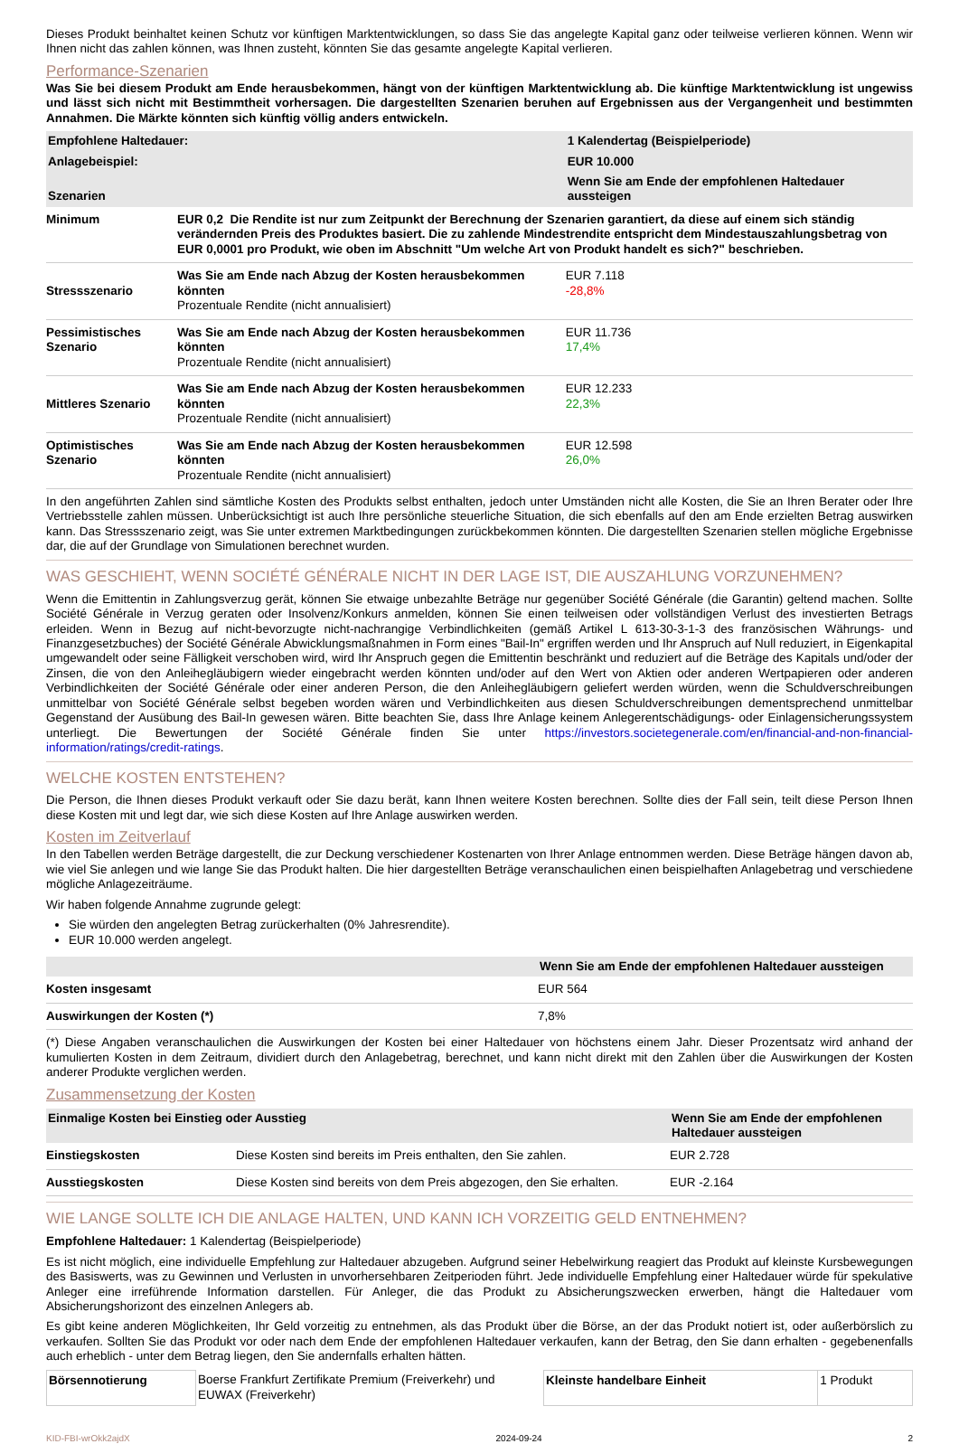Dieses Produkt beinhaltet keinen Schutz vor künftigen Marktentwicklungen, so dass Sie das angelegte Kapital ganz oder teilweise verlieren können. Wenn wir Ihnen nicht das zahlen können, was Ihnen zusteht, könnten Sie das gesamte angelegte Kapital verlieren.
Performance-Szenarien
Was Sie bei diesem Produkt am Ende herausbekommen, hängt von der künftigen Marktentwicklung ab. Die künftige Marktentwicklung ist ungewiss und lässt sich nicht mit Bestimmtheit vorhersagen. Die dargestellten Szenarien beruhen auf Ergebnissen aus der Vergangenheit und bestimmten Annahmen. Die Märkte könnten sich künftig völlig anders entwickeln.
| Empfohlene Haltedauer: | | 1 Kalendertag (Beispielperiode) |
| Anlagebeispiel: | | EUR 10.000 |
| Szenarien | | Wenn Sie am Ende der empfohlenen Haltedauer aussteigen |
| Minimum | EUR 0,2 Die Rendite ist nur zum Zeitpunkt der Berechnung der Szenarien garantiert, da diese auf einem sich ständig verändernden Preis des Produktes basiert. Die zu zahlende Mindestrendite entspricht dem Mindestauszahlungsbetrag von EUR 0,0001 pro Produkt, wie oben im Abschnitt "Um welche Art von Produkt handelt es sich?" beschrieben. | |
| Stressszenario | Was Sie am Ende nach Abzug der Kosten herausbekommen könnten Prozentuale Rendite (nicht annualisiert) | EUR 7.118 -28,8% |
| Pessimistisches Szenario | Was Sie am Ende nach Abzug der Kosten herausbekommen könnten Prozentuale Rendite (nicht annualisiert) | EUR 11.736 17,4% |
| Mittleres Szenario | Was Sie am Ende nach Abzug der Kosten herausbekommen könnten Prozentuale Rendite (nicht annualisiert) | EUR 12.233 22,3% |
| Optimistisches Szenario | Was Sie am Ende nach Abzug der Kosten herausbekommen könnten Prozentuale Rendite (nicht annualisiert) | EUR 12.598 26,0% |
In den angeführten Zahlen sind sämtliche Kosten des Produkts selbst enthalten, jedoch unter Umständen nicht alle Kosten, die Sie an Ihren Berater oder Ihre Vertriebsstelle zahlen müssen. Unberücksichtigt ist auch Ihre persönliche steuerliche Situation, die sich ebenfalls auf den am Ende erzielten Betrag auswirken kann. Das Stressszenario zeigt, was Sie unter extremen Marktbedingungen zurückbekommen könnten. Die dargestellten Szenarien stellen mögliche Ergebnisse dar, die auf der Grundlage von Simulationen berechnet wurden.
WAS GESCHIEHT, WENN SOCIÉTÉ GÉNÉRALE NICHT IN DER LAGE IST, DIE AUSZAHLUNG VORZUNEHMEN?
Wenn die Emittentin in Zahlungsverzug gerät, können Sie etwaige unbezahlte Beträge nur gegenüber Société Générale (die Garantin) geltend machen. Sollte Société Générale in Verzug geraten oder Insolvenz/Konkurs anmelden, können Sie einen teilweisen oder vollständigen Verlust des investierten Betrags erleiden. Wenn in Bezug auf nicht-bevorzugte nicht-nachrangige Verbindlichkeiten (gemäß Artikel L 613-30-3-1-3 des französischen Währungs- und Finanzgesetzbuches) der Société Générale Abwicklungsmaßnahmen in Form eines "Bail-In" ergriffen werden und Ihr Anspruch auf Null reduziert, in Eigenkapital umgewandelt oder seine Fälligkeit verschoben wird, wird Ihr Anspruch gegen die Emittentin beschränkt und reduziert auf die Beträge des Kapitals und/oder der Zinsen, die von den Anleihegläubigern wieder eingebracht werden könnten und/oder auf den Wert von Aktien oder anderen Wertpapieren oder anderen Verbindlichkeiten der Société Générale oder einer anderen Person, die den Anleihegläubigern geliefert werden würden, wenn die Schuldverschreibungen unmittelbar von Société Générale selbst begeben worden wären und Verbindlichkeiten aus diesen Schuldverschreibungen dementsprechend unmittelbar Gegenstand der Ausübung des Bail-In gewesen wären. Bitte beachten Sie, dass Ihre Anlage keinem Anlegerentschädigungs- oder Einlagensicherungssystem unterliegt. Die Bewertungen der Société Générale finden Sie unter https://investors.societegenerale.com/en/financial-and-non-financial-information/ratings/credit-ratings.
WELCHE KOSTEN ENTSTEHEN?
Die Person, die Ihnen dieses Produkt verkauft oder Sie dazu berät, kann Ihnen weitere Kosten berechnen. Sollte dies der Fall sein, teilt diese Person Ihnen diese Kosten mit und legt dar, wie sich diese Kosten auf Ihre Anlage auswirken werden.
Kosten im Zeitverlauf
In den Tabellen werden Beträge dargestellt, die zur Deckung verschiedener Kostenarten von Ihrer Anlage entnommen werden. Diese Beträge hängen davon ab, wie viel Sie anlegen und wie lange Sie das Produkt halten. Die hier dargestellten Beträge veranschaulichen einen beispielhaften Anlagebetrag und verschiedene mögliche Anlagezeiträume.
Wir haben folgende Annahme zugrunde gelegt:
Sie würden den angelegten Betrag zurückerhalten (0% Jahresrendite).
EUR 10.000 werden angelegt.
| | Wenn Sie am Ende der empfohlenen Haltedauer aussteigen |
| Kosten insgesamt | EUR 564 |
| Auswirkungen der Kosten (*) | 7,8% |
(*) Diese Angaben veranschaulichen die Auswirkungen der Kosten bei einer Haltedauer von höchstens einem Jahr. Dieser Prozentsatz wird anhand der kumulierten Kosten in dem Zeitraum, dividiert durch den Anlagebetrag, berechnet, und kann nicht direkt mit den Zahlen über die Auswirkungen der Kosten anderer Produkte verglichen werden.
Zusammensetzung der Kosten
| Einmalige Kosten bei Einstieg oder Ausstieg | | Wenn Sie am Ende der empfohlenen Haltedauer aussteigen |
| Einstiegskosten | Diese Kosten sind bereits im Preis enthalten, den Sie zahlen. | EUR 2.728 |
| Ausstiegskosten | Diese Kosten sind bereits von dem Preis abgezogen, den Sie erhalten. | EUR -2.164 |
WIE LANGE SOLLTE ICH DIE ANLAGE HALTEN, UND KANN ICH VORZEITIG GELD ENTNEHMEN?
Empfohlene Haltedauer: 1 Kalendertag (Beispielperiode)
Es ist nicht möglich, eine individuelle Empfehlung zur Haltedauer abzugeben. Aufgrund seiner Hebelwirkung reagiert das Produkt auf kleinste Kursbewegungen des Basiswerts, was zu Gewinnen und Verlusten in unvorhersehbaren Zeitperioden führt. Jede individuelle Empfehlung einer Haltedauer würde für spekulative Anleger eine irreführende Information darstellen. Für Anleger, die das Produkt zu Absicherungszwecken erwerben, hängt die Haltedauer vom Absicherungshorizont des einzelnen Anlegers ab.
Es gibt keine anderen Möglichkeiten, Ihr Geld vorzeitig zu entnehmen, als das Produkt über die Börse, an der das Produkt notiert ist, oder außerbörslich zu verkaufen. Sollten Sie das Produkt vor oder nach dem Ende der empfohlenen Haltedauer verkaufen, kann der Betrag, den Sie dann erhalten - gegebenenfalls auch erheblich - unter dem Betrag liegen, den Sie andernfalls erhalten hätten.
| Börsennotierung | Boerse Frankfurt Zertifikate Premium (Freiverkehr) und EUWAX (Freiverkehr) | Kleinste handelbare Einheit | 1 Produkt |
KID-FBI-wrOkk2ajdX 2024-09-24 2